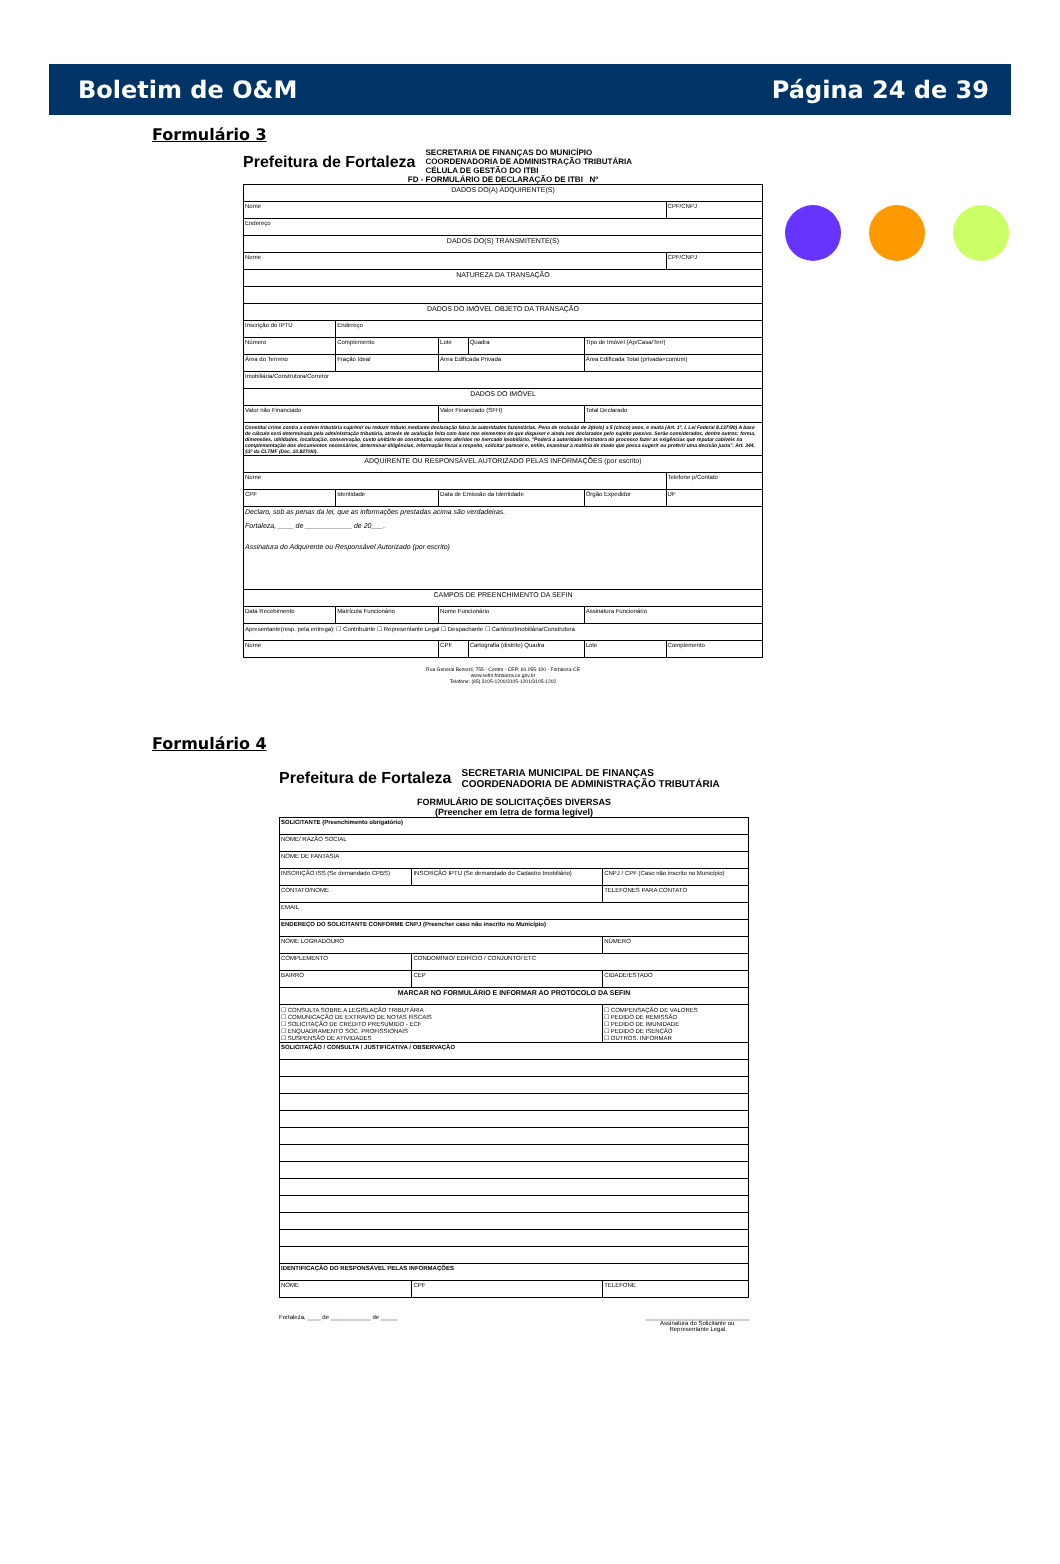Boletim de O&M Página 24 de 39
Formulário 3
Prefeitura de Fortaleza SECRETARIA DE FINANÇAS DO MUNICÍPIO
COORDENADORIA DE ADMINISTRAÇÃO TRIBUTÁRIA
CÉLULA DE GESTÃO DO ITBI
FD - FORMULÁRIO DE DECLARAÇÃO DE ITBI Nº
| DADOS DO(A) ADQUIRENTE(S) | | | | | |
| Nome | | | | | CPF/CNPJ |
| Endereço | | | | | |
| DADOS DO(S) TRANSMITENTE(S) | | | | | |
| Nome | | | | | CPF/CNPJ |
| NATUREZA DA TRANSAÇÃO | | | | | |
| DADOS DO IMÓVEL OBJETO DA TRANSAÇÃO | | | | | |
| Inscrição do IPTU | Endereço | | | | |
| Número | Complemento | Lote | Quadra | Tipo de Imóvel (Ap/Casa/Terr) | |
| Área do Terreno | Fração Ideal | Área Edificada Privada | | Área Edificada Total (privada+comum) | |
| Imobiliária/Construtora/Corretor | | | | | |
| DADOS DO IMÓVEL | | | | | |
| Valor não Financiado | | Valor Financiado (SFH) | | Total Declarado | |
| Constitui crime contra a ordem tributária suprimir ou reduzir tributo mediante declaração falsa às autoridades fazendárias. Pena de reclusão de 2(dois) a 5 (cinco) anos, e multa (Art. 1º, I, Lei Federal 8.137/90) A base de cálculo será determinada pela administração tributária, através de avaliação feita com base nos elementos de que dispuser e ainda nos declarados pelo sujeito passivo. Serão considerados, dentre outros: forma, dimensões, utilidades, localização, conservação, custo unitário de construção, valores aferidos no mercado imobiliário. "Poderá a autoridade instrutora do processo fazer as exigências que reputar cabíveis na complementação dos documentos necessários, determinar diligências, informação fiscal a respeito, solicitar parecer e, enfim, examinar a matéria de modo que possa sugerir ou proferir uma decisão justa". Art. 344, §3º da CLTMF (Dec. 10.827/00). | | | | | |
| ADQUIRENTE OU RESPONSÁVEL AUTORIZADO PELAS INFORMAÇÕES (por escrito) | | | | | |
| Nome | | | | | Telefone p/Contato |
| CPF | Identidade | Data de Emissão da Identidade | | Órgão Expedidor | UF |
| Declaro, sob as penas da lei, que as informações prestadas acima são verdadeiras. Fortaleza, ____ de ____________ de 20___. Assinatura do Adquirente ou Responsável Autorizado (por escrito) | | | | | |
| CAMPOS DE PREENCHIMENTO DA SEFIN | | | | | |
| Data Recebimento | Matrícula Funcionário | Nome Funcionário | | Assinatura Funcionário | |
| Apresentante(resp. pela entrega): ☐ Contribuinte ☐ Representante Legal ☐ Despachante ☐ Cartório/Imobiliária/Construtora | | | | | |
| Nome | | CPF | Cartografia (distrito) Quadra | Lote | Complemento |
Rua General Bezerril, 755 - Centro - CEP: 60.055-100 - Fortaleza-CE
www.sefin.fortaleza.ce.gov.br
Telefone: (85) 3105-1200/3105-1201/3105-1202
Formulário 4
Prefeitura de Fortaleza SECRETARIA MUNICIPAL DE FINANÇAS
COORDENADORIA DE ADMINISTRAÇÃO TRIBUTÁRIA
FORMULÁRIO DE SOLICITAÇÕES DIVERSAS
(Preencher em letra de forma legível)
| SOLICITANTE (Preenchimento obrigatório) | | |
| NOME/ RAZÃO SOCIAL | | |
| NOME DE FANTASIA | | |
| INSCRIÇÃO ISS (Se demandado CPBS) | INSCRIÇÃO IPTU (Se demandado do Cadastro Imobiliário) | CNPJ / CPF (Caso não inscrito no Município) |
| CONTATO/NOME | | TELEFONES PARA CONTATO |
| EMAIL | | |
| ENDEREÇO DO SOLICITANTE CONFORME CNPJ (Preencher caso não inscrito no Município) | | |
| NOME LOGRADOURO | | NÚMERO |
| COMPLEMENTO | CONDOMÍNIO/ EDIFÍCIO / CONJUNTO/ ETC | |
| BAIRRO | CEP | CIDADE/ESTADO |
| MARCAR NO FORMULÁRIO E INFORMAR AO PROTOCOLO DA SEFIN | | |
| ☐ CONSULTA SOBRE A LEGISLAÇÃO TRIBUTÁRIA ☐ COMUNICAÇÃO DE EXTRAVIO DE NOTAS FISCAIS ☐ SOLICITAÇÃO DE CRÉDITO PRESUMIDO - ECF ☐ ENQUADRAMENTO SOC. PROFISSIONAIS ☐ SUSPENSÃO DE ATIVIDADES | | ☐ COMPENSAÇÃO DE VALORES ☐ PEDIDO DE REMISSÃO ☐ PEDIDO DE IMUNIDADE ☐ PEDIDO DE ISENÇÃO ☐ OUTROS. INFORMAR |
| SOLICITAÇÃO / CONSULTA / JUSTIFICATIVA / OBSERVAÇÃO | | |
| IDENTIFICAÇÃO DO RESPONSÁVEL PELAS INFORMAÇÕES | | |
| NOME | CPF | TELEFONE |
Fortaleza, ____ de ____________ de _____ _______________________________
Assinatura do Solicitante ou
Representante Legal